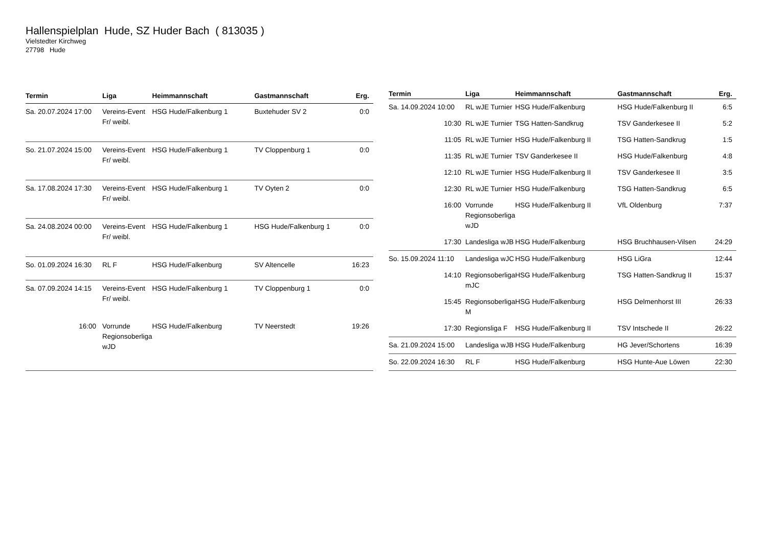Hallenspielplan Hude, SZ Huder Bach ( 813035 )
Vielstedter Kirchweg
27798 Hude
| Termin | Liga | Heimmannschaft | Gastmannschaft | Erg. |
| --- | --- | --- | --- | --- |
| Sa. 20.07.2024 17:00 | Vereins-Event Fr/ weibl. | HSG Hude/Falkenburg 1 | Buxtehuder SV 2 | 0:0 |
| So. 21.07.2024 15:00 | Vereins-Event Fr/ weibl. | HSG Hude/Falkenburg 1 | TV Cloppenburg 1 | 0:0 |
| Sa. 17.08.2024 17:30 | Vereins-Event Fr/ weibl. | HSG Hude/Falkenburg 1 | TV Oyten 2 | 0:0 |
| Sa. 24.08.2024 00:00 | Vereins-Event Fr/ weibl. | HSG Hude/Falkenburg 1 | HSG Hude/Falkenburg 1 | 0:0 |
| So. 01.09.2024 16:30 | RL F | HSG Hude/Falkenburg | SV Altencelle | 16:23 |
| Sa. 07.09.2024 14:15 | Vereins-Event Fr/ weibl. | HSG Hude/Falkenburg 1 | TV Cloppenburg 1 | 0:0 |
| 16:00 | Vorrunde Regionsoberliga wJD | HSG Hude/Falkenburg | TV Neerstedt | 19:26 |
| Termin | Liga | Heimmannschaft | Gastmannschaft | Erg. |
| --- | --- | --- | --- | --- |
| Sa. 14.09.2024 10:00 | RL wJE Turnier | HSG Hude/Falkenburg | HSG Hude/Falkenburg II | 6:5 |
| 10:30 | RL wJE Turnier | TSG Hatten-Sandkrug | TSV Ganderkesee II | 5:2 |
| 11:05 | RL wJE Turnier | HSG Hude/Falkenburg II | TSG Hatten-Sandkrug | 1:5 |
| 11:35 | RL wJE Turnier | TSV Ganderkesee II | HSG Hude/Falkenburg | 4:8 |
| 12:10 | RL wJE Turnier | HSG Hude/Falkenburg II | TSV Ganderkesee II | 3:5 |
| 12:30 | RL wJE Turnier | HSG Hude/Falkenburg | TSG Hatten-Sandkrug | 6:5 |
| 16:00 | Vorrunde Regionsoberliga wJD | HSG Hude/Falkenburg II | VfL Oldenburg | 7:37 |
| 17:30 | Landesliga wJB | HSG Hude/Falkenburg | HSG Bruchhausen-Vilsen | 24:29 |
| So. 15.09.2024 11:10 | Landesliga wJC | HSG Hude/Falkenburg | HSG LiGra | 12:44 |
| 14:10 | Regionsoberliga mJC | HSG Hude/Falkenburg | TSG Hatten-Sandkrug II | 15:37 |
| 15:45 | Regionsoberliga M | HSG Hude/Falkenburg | HSG Delmenhorst III | 26:33 |
| 17:30 | Regionsliga F | HSG Hude/Falkenburg II | TSV Intschede II | 26:22 |
| Sa. 21.09.2024 15:00 | Landesliga wJB | HSG Hude/Falkenburg | HG Jever/Schortens | 16:39 |
| So. 22.09.2024 16:30 | RL F | HSG Hude/Falkenburg | HSG Hunte-Aue Löwen | 22:30 |